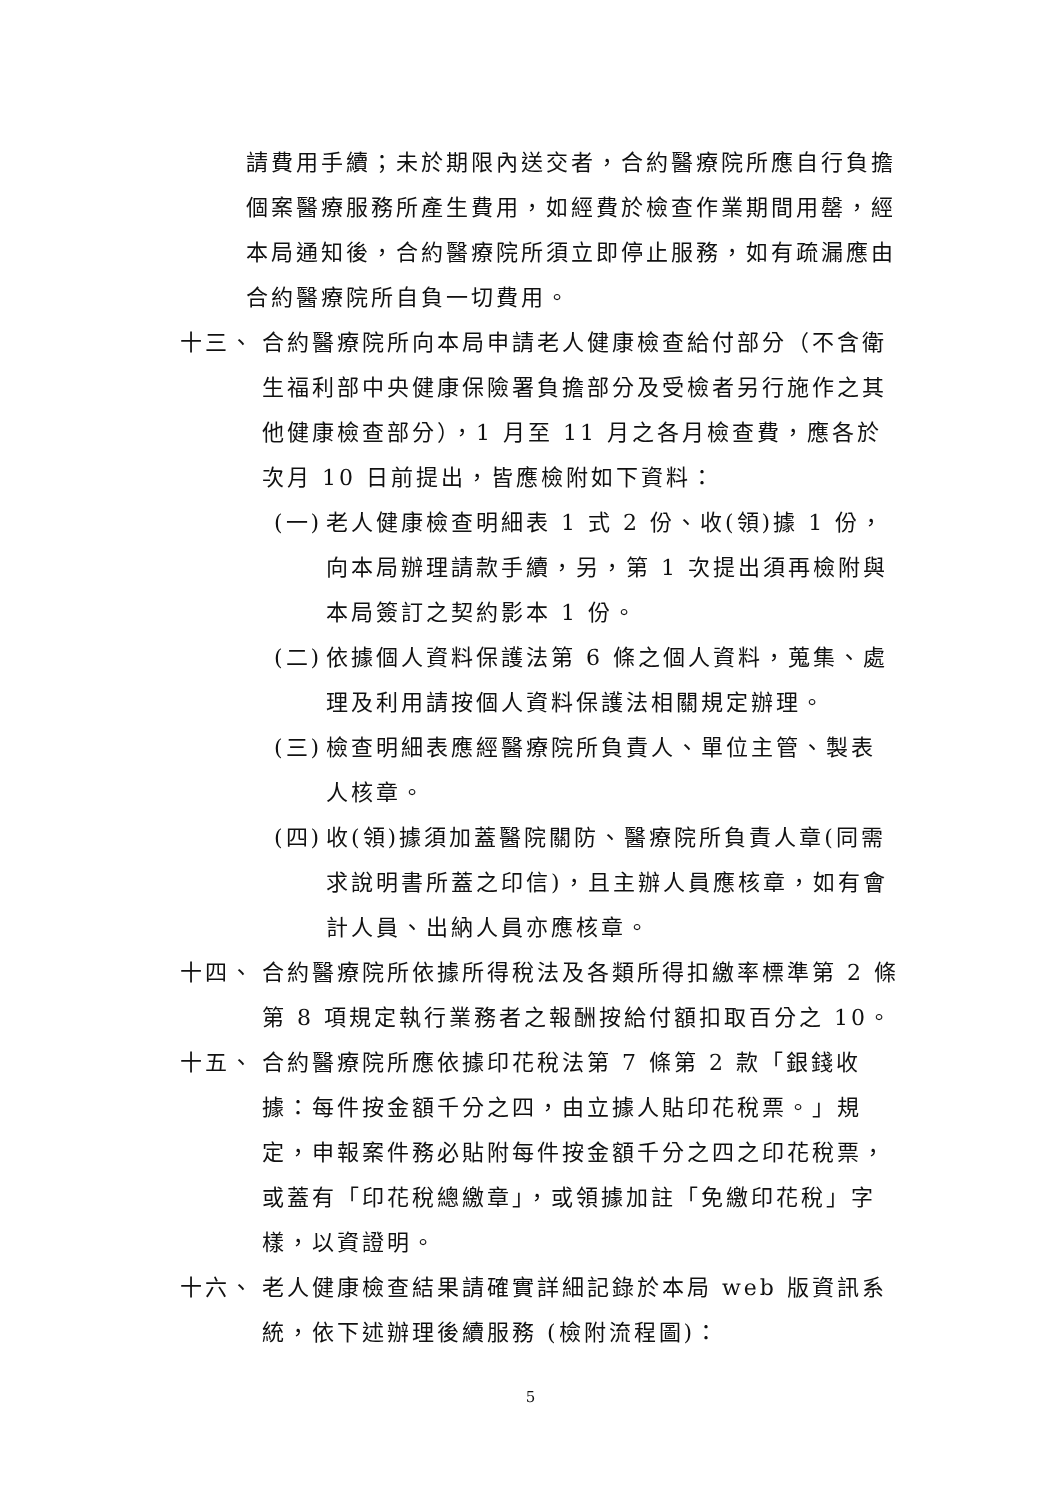請費用手續；未於期限內送交者，合約醫療院所應自行負擔個案醫療服務所產生費用，如經費於檢查作業期間用罄，經本局通知後，合約醫療院所須立即停止服務，如有疏漏應由合約醫療院所自負一切費用。
十三、 合約醫療院所向本局申請老人健康檢查給付部分（不含衛生福利部中央健康保險署負擔部分及受檢者另行施作之其他健康檢查部分），1 月至 11 月之各月檢查費，應各於次月 10 日前提出，皆應檢附如下資料：
(一)
老人健康檢查明細表 1 式 2 份、收(領)據 1 份，向本局辦理請款手續，另，第 1 次提出須再檢附與本局簽訂之契約影本 1 份。
(二)
依據個人資料保護法第 6 條之個人資料，蒐集、處理及利用請按個人資料保護法相關規定辦理。
(三)
檢查明細表應經醫療院所負責人、單位主管、製表人核章。
(四)
收(領)據須加蓋醫院關防、醫療院所負責人章(同需求說明書所蓋之印信)，且主辦人員應核章，如有會計人員、出納人員亦應核章。
十四、 合約醫療院所依據所得稅法及各類所得扣繳率標準第 2 條第 8 項規定執行業務者之報酬按給付額扣取百分之 10。
十五、 合約醫療院所應依據印花稅法第 7 條第 2 款「銀錢收據：每件按金額千分之四，由立據人貼印花稅票。」規定，申報案件務必貼附每件按金額千分之四之印花稅票，或蓋有「印花稅總繳章」，或領據加註「免繳印花稅」字樣，以資證明。
十六、 老人健康檢查結果請確實詳細記錄於本局 web 版資訊系統，依下述辦理後續服務 (檢附流程圖)：
5